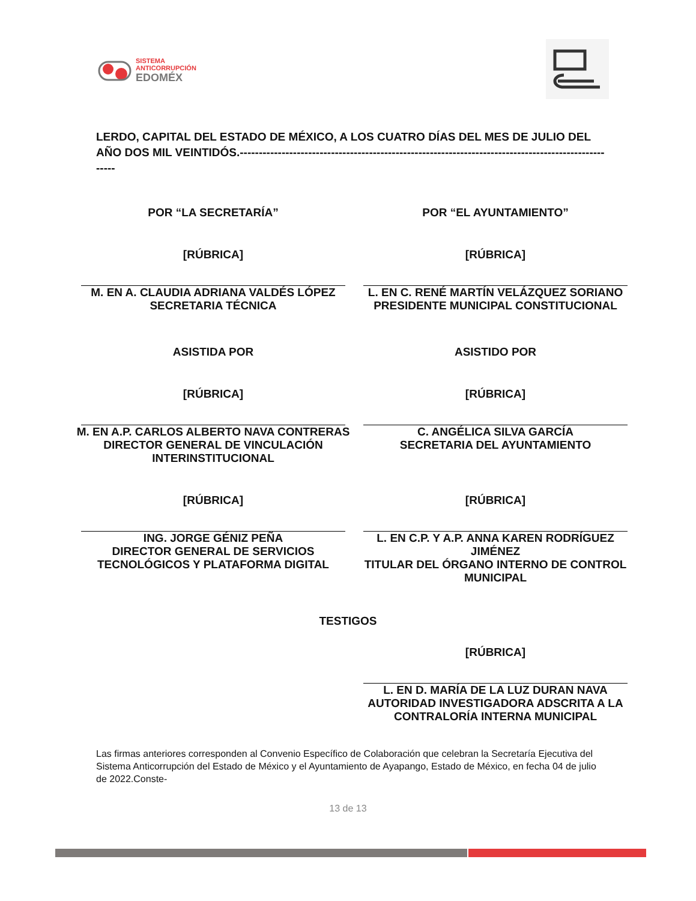SISTEMA
ANTICORRUPCIÓN
EDOMÉX
LERDO, CAPITAL DEL ESTADO DE MÉXICO, A LOS CUATRO DÍAS DEL MES DE JULIO DEL AÑO DOS MIL VEINTIDÓS.-----------------------------------------------------------------------------------------------------
POR “LA SECRETARÍA”
[RÚBRICA]
M. EN A. CLAUDIA ADRIANA VALDÉS LÓPEZ
SECRETARIA TÉCNICA
POR “EL AYUNTAMIENTO”
[RÚBRICA]
L. EN C. RENÉ MARTÍN VELÁZQUEZ SORIANO
PRESIDENTE MUNICIPAL CONSTITUCIONAL
ASISTIDA POR
[RÚBRICA]
M. EN A.P. CARLOS ALBERTO NAVA CONTRERAS
DIRECTOR GENERAL DE VINCULACIÓN
INTERINSTITUCIONAL
ASISTIDO POR
[RÚBRICA]
C. ANGÉLICA SILVA GARCÍA
SECRETARIA DEL AYUNTAMIENTO
[RÚBRICA]
ING. JORGE GÉNIZ PEÑA
DIRECTOR GENERAL DE SERVICIOS
TECNOLÓGICOS Y PLATAFORMA DIGITAL
[RÚBRICA]
L. EN C.P. Y A.P. ANNA KAREN RODRÍGUEZ
JIMÉNEZ
TITULAR DEL ÓRGANO INTERNO DE CONTROL
MUNICIPAL
TESTIGOS
[RÚBRICA]
L. EN D. MARÍA DE LA LUZ DURAN NAVA
AUTORIDAD INVESTIGADORA ADSCRITA A LA
CONTRALORÍA INTERNA MUNICIPAL
Las firmas anteriores corresponden al Convenio Específico de Colaboración que celebran la Secretaría Ejecutiva del Sistema Anticorrupción del Estado de México y el Ayuntamiento de Ayapango, Estado de México, en fecha 04 de julio de 2022.Conste-
13 de 13